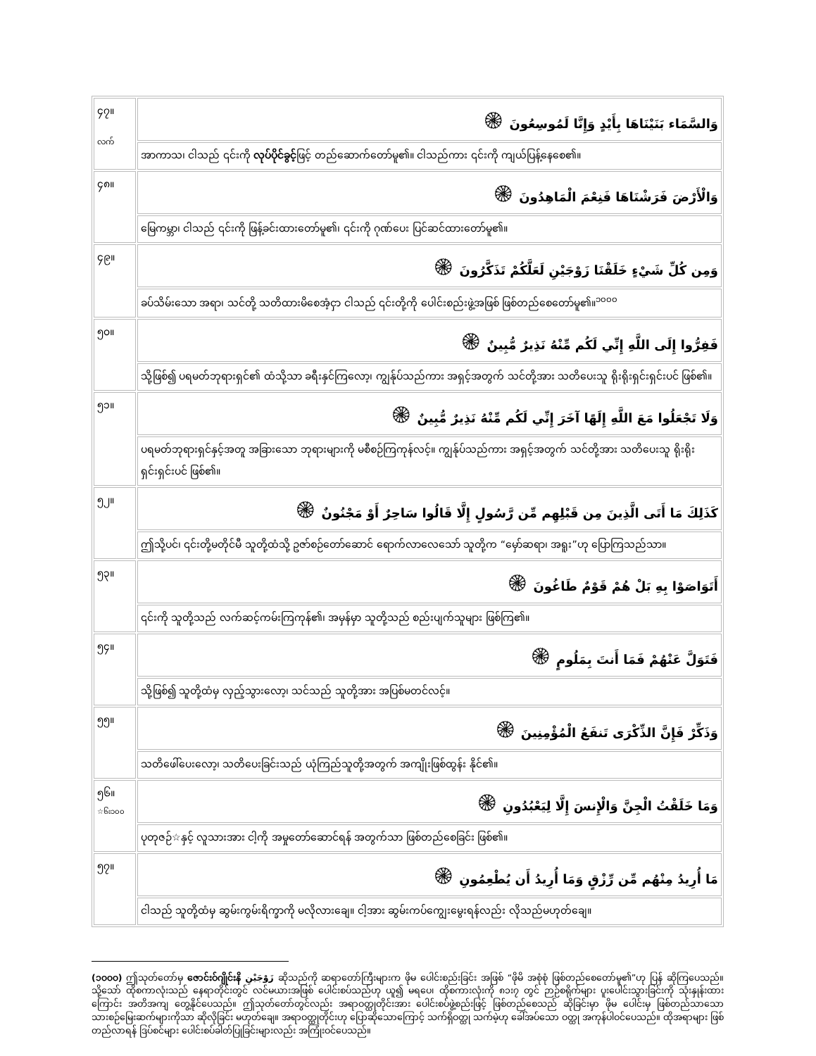| ၄၇။ လက် | وَالسَّمَاء بَنَيْنَاهَا بِأَيْدٍ وَإِنَّا لَمُوسِعُونَ ۞ |
| | အာကာသ၊ ငါသည် ၎င်းကို လုပ်ပိုင်ခွင့် ဖြင့် တည်ဆောက်တော်မူ၏။ ငါသည်ကား ၎င်းကို ကျယ်ပြန့်နေစေ၏။ |
| ၄၈။ | وَالْأَرْضَ فَرَشْنَاهَا فَنِعْمَ الْمَاهِدُونَ ۞ |
| | မြေကမ္ဘာ၊ ငါသည် ၎င်းကို ဖြန့်ခင်းထားတော်မူ၏၊ ၎င်းကို ဂုဏ်ပေး ပြင်ဆင်ထားတော်မူ၏။ |
| ၄၉။ | وَمِن كُلِّ شَيْءٍ خَلَقْنَا زَوْجَيْنِ لَعَلَّكُمْ تَذَكَّرُونَ ۞ |
| | ခပ်သိမ်းသော အရာ၊ သင်တို့ သတိထားမိစေအံ့ငှာ ငါသည် ၎င်းတို့ကို ပေါင်းစည်းဖွဲ့အဖြစ် ဖြစ်တည်စေတော်မူ၏။<sup>၁၀၀၀</sup> |
| ၅၀။ | فَفِرُّوا إِلَى اللَّهِ إِنِّي لَكُم مِّنْهُ نَذِيرٌ مُّبِينٌ ۞ |
| | သို့ဖြစ်၍ ပရမတ်ဘုရားရှင်၏ ထံသို့သာ ခရီးနှင်ကြလော့၊ ကျွန်ုပ်သည်ကား အရှင့်အတွက် သင်တို့အား သတိပေးသူ ရိုးရိုးရှင်းရှင်းပင် ဖြစ်၏။ |
| ၅၁။ | وَلَا تَجْعَلُوا مَعَ اللَّهِ إِلَهًا آخَرَ إِنِّي لَكُم مِّنْهُ نَذِيرٌ مُّبِينٌ ۞ |
| | ပရမတ်ဘုရားရှင်နှင့်အတူ အခြားသော ဘုရားများကို မစီစဉ်ကြကုန်လင့်။ ကျွန်ုပ်သည်ကား အရှင့်အတွက် သင်တို့အား သတိပေးသူ ရိုးရိုးရှင်းရှင်းပင် ဖြစ်၏။ |
| ၅၂။ | كَذَلِكَ مَا أَتَى الَّذِينَ مِن قَبْلِهِم مِّن رَّسُولٍ إِلَّا قَالُوا سَاحِرٌ أَوْ مَجْنُونٌ ۞ |
| | ဤသို့ပင်၊ ၎င်းတို့မတိုင်မီ သူတို့ထံသို့ ဥဇာ်စဉ်တော်ဆောင် ရောက်လာလေသော် သူတို့က “မှော်ဆရာ၊ အရူး”ဟု ပြောကြသည်သာ။ |
| ၅၃။ | أَتَوَاصَوْا بِهِ بَلْ هُمْ قَوْمٌ طَاغُونَ ۞ |
| | ၎င်းကို သူတို့သည် လက်ဆင့်ကမ်းကြကုန်၏၊ အမှန်မှာ သူတို့သည် စည်းပျက်သူများ ဖြစ်ကြ၏။ |
| ၅၄။ | فَتَوَلَّ عَنْهُمْ فَمَا أَنتَ بِمَلُومٍ ۞ |
| | သို့ဖြစ်၍ သူတို့ထံမှ လှည့်သွားလော့၊ သင်သည် သူတို့အား အပြစ်မတင်လင့်။ |
| ၅၅။ | وَذَكِّرْ فَإِنَّ الذِّكْرَى تَنفَعُ الْمُؤْمِنِينَ ۞ |
| | သတိဖေါ်ပေးလော့၊ သတိပေးခြင်းသည် ယုံကြည်သူတို့အတွက် အကျိုးဖြစ်ထွန်း နိုင်၏။ |
| ၅၆။ ☆၆း၁၀၀ | وَمَا خَلَقْتُ الْجِنَّ وَالْإِنسَ إِلَّا لِيَعْبُدُونِ ۞ |
| | ပုတုဇဉ်☆နှင့် လူသားအား ငါ့ကို အမှုတော်ဆောင်ရန် အတွက်သာ ဖြစ်တည်စေခြင်း ဖြစ်၏။ |
| ၅၇။ | مَا أُرِيدُ مِنْهُم مِّن رِّزْقٍ وَمَا أُرِيدُ أَن يُطْعِمُونِ ۞ |
| | ငါသည် သူတို့ထံမှ ဆွမ်းကွမ်းရိက္ခာကို မလိုလားချေ။ ငါ့အား ဆွမ်းကပ်ကျွေးမွေးရန်လည်း လိုသည်မဟုတ်ချေ။ |
(၁၀၀၀) ဤသုတ်တော်မှ ဇောင်းဝ်ဂျိုင်းနိ زَوْجَيْنِ ဆိုသည်ကို ဆရာတော်ကြီးများက ဖိုမ ပေါင်းစည်းခြင်း အဖြစ် “ဖိုမိ အစုံစုံ ဖြစ်တည်စေတော်မူ၏”ဟု ပြန် ဆိုကြပေသည်။ သို့သော် ထိုစကာလုံးသည် နေရာတိုင်းတွင် လင်မယားအဖြစ် ပေါင်းစပ်သည်ဟု ယူ၍ မရပေ၊ ထိုစကားလုံးကို ၈၁း၇ တွင် ဉာဉ်စရိုက်များ ပူးပေါင်းသွားခြင်းကို သုံးနှုန်းထားကြောင်း အတိအကျ တွေ့နိုင်ပေသည်။ ဤသုတ်တော်တွင်လည်း အရာဝတ္ထုတိုင်းအား ပေါင်းစပ်ဖွဲ့စည်းဖြင့် ဖြစ်တည်စေသည် ဆိုခြင်းမှာ ဖိုမ ပေါင်းမှ ဖြစ်တည်သာသော သားစဉ်မြေးဆက်များကိုသာ ဆိုလိုခြင်း မဟုတ်ချေ။ အရာဝတ္ထုတိုင်းဟု ပြောဆိုသောကြောင့် သက်ရှိဝတ္ထု သက်မဲ့ဟု ခေါ်အပ်သော ဝတ္ထု အကုန်ပါဝင်ပေသည်။ ထိုအရာများ ဖြစ်တည်လာရန် ဒြပ်စင်များ ပေါင်းစပ်ခါတ်ပြုခြင်းများလည်း အကြုံးဝင်ပေသည်။